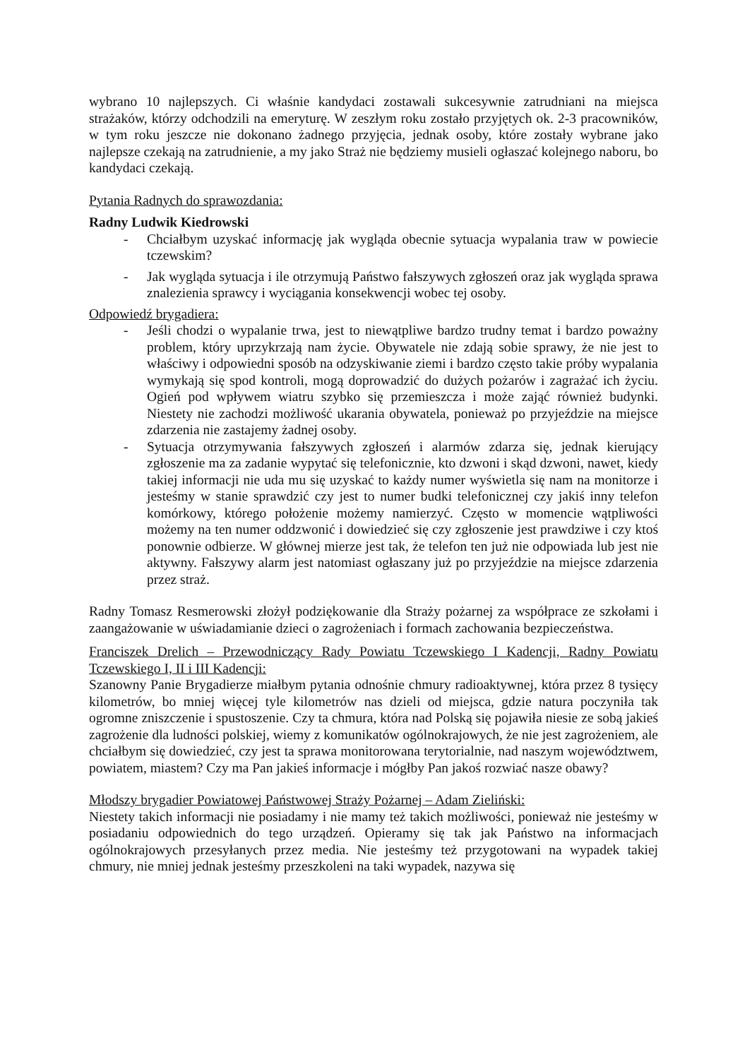wybrano 10 najlepszych. Ci właśnie kandydaci zostawali sukcesywnie zatrudniani na miejsca strażaków, którzy odchodzili na emeryturę. W zeszłym roku zostało przyjętych ok. 2-3 pracowników, w tym roku jeszcze nie dokonano żadnego przyjęcia, jednak osoby, które zostały wybrane jako najlepsze czekają na zatrudnienie, a my jako Straż nie będziemy musieli ogłaszać kolejnego naboru, bo kandydaci czekają.
Pytania Radnych do sprawozdania:
Radny Ludwik Kiedrowski
- Chciałbym uzyskać informację jak wygląda obecnie sytuacja wypalania traw w powiecie tczewskim?
- Jak wygląda sytuacja i ile otrzymują Państwo fałszywych zgłoszeń oraz jak wygląda sprawa znalezienia sprawcy i wyciągania konsekwencji wobec tej osoby.
Odpowiedź brygadiera:
- Jeśli chodzi o wypalanie trwa, jest to niewątpliwe bardzo trudny temat i bardzo poważny problem, który uprzykrzają nam życie. Obywatele nie zdają sobie sprawy, że nie jest to właściwy i odpowiedni sposób na odzyskiwanie ziemi i bardzo często takie próby wypalania wymykają się spod kontroli, mogą doprowadzić do dużych pożarów i zagrażać ich życiu. Ogień pod wpływem wiatru szybko się przemieszcza i może zająć również budynki. Niestety nie zachodzi możliwość ukarania obywatela, ponieważ po przyjeździe na miejsce zdarzenia nie zastajemy żadnej osoby.
- Sytuacja otrzymywania fałszywych zgłoszeń i alarmów zdarza się, jednak kierujący zgłoszenie ma za zadanie wypytać się telefonicznie, kto dzwoni i skąd dzwoni, nawet, kiedy takiej informacji nie uda mu się uzyskać to każdy numer wyświetla się nam na monitorze i jesteśmy w stanie sprawdzić czy jest to numer budki telefonicznej czy jakiś inny telefon komórkowy, którego położenie możemy namierzyć. Często w momencie wątpliwości możemy na ten numer oddzwonić i dowiedzieć się czy zgłoszenie jest prawdziwe i czy ktoś ponownie odbierze. W głównej mierze jest tak, że telefon ten już nie odpowiada lub jest nie aktywny. Fałszywy alarm jest natomiast ogłaszany już po przyjeździe na miejsce zdarzenia przez straż.
Radny Tomasz Resmerowski złożył podziękowanie dla Straży pożarnej za współprace ze szkołami i zaangażowanie w uświadamianie dzieci o zagrożeniach i formach zachowania bezpieczeństwa.
Franciszek Drelich – Przewodniczący Rady Powiatu Tczewskiego I Kadencji, Radny Powiatu Tczewskiego I, II i III Kadencji:
Szanowny Panie Brygadierze miałbym pytania odnośnie chmury radioaktywnej, która przez 8 tysięcy kilometrów, bo mniej więcej tyle kilometrów nas dzieli od miejsca, gdzie natura poczyniła tak ogromne zniszczenie i spustoszenie. Czy ta chmura, która nad Polską się pojawiła niesie ze sobą jakieś zagrożenie dla ludności polskiej, wiemy z komunikatów ogólnokrajowych, że nie jest zagrożeniem, ale chciałbym się dowiedzieć, czy jest ta sprawa monitorowana terytorialnie, nad naszym województwem, powiatem, miastem? Czy ma Pan jakieś informacje i mógłby Pan jakoś rozwiać nasze obawy?
Młodszy brygadier Powiatowej Państwowej Straży Pożarnej – Adam Zieliński:
Niestety takich informacji nie posiadamy i nie mamy też takich możliwości, ponieważ nie jesteśmy w posiadaniu odpowiednich do tego urządzeń. Opieramy się tak jak Państwo na informacjach ogólnokrajowych przesyłanych przez media. Nie jesteśmy też przygotowani na wypadek takiej chmury, nie mniej jednak jesteśmy przeszkoleni na taki wypadek, nazywa się